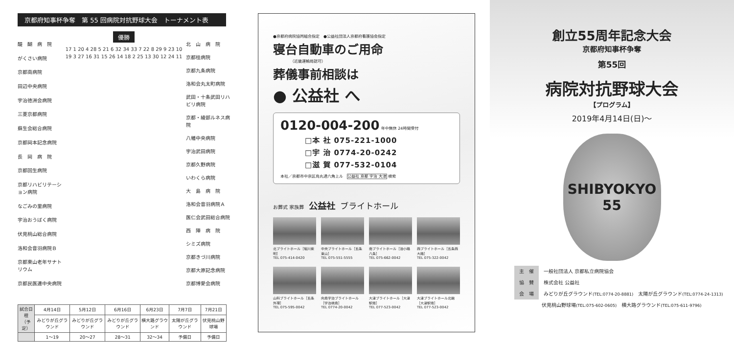京都府知事杯争奪　第 55 回病院対抗野球大会　トーナメント表
醍　醐　病　院
がくさい病院
京都南病院
田辺中央病院
宇治徳洲会病院
三菱京都病院
蘇生会総合病院
京都岡本記念病院
長　岡　病　院
京都回生病院
京都リハビリテーション病院
なごみの里病院
宇治おうばく病院
伏見桃山総合病院
洛和会音羽病院Ｂ
京都東山老年サナトリウム
京都民医連中央病院
優勝
17 1 20 4 28 5 21 6 32 34 33 7 22 8 29 9 23 10
19 3 27 16 31 15 26 14 18 2 25 13 30 12 24 11
北　山　病　院
京都桂病院
京都九条病院
洛和会丸太町病院
武田・十条武田リハビリ病院
京都・綾部ルネス病院
八幡中央病院
宇治武田病院
京都久野病院
いわくら病院
大　島　病　院
洛和会音羽病院Ａ
医仁会武田総合病院
西　陣　病　院
シミズ病院
京都きづ川病院
京都大原記念病院
京都博愛会病院
| 試合日程 （予定） | 4月14日 | 5月12日 | 6月16日 | 6月23日 | 7月7日 | 7月21日 |
| --- | --- | --- | --- | --- | --- | --- |
| | みどりが丘グラウンド | みどりが丘グラウンド | みどりが丘グラウンド | 横大路グラウンド | 太陽が丘グラウンド | 伏見桃山野球場 |
| | 1～19 | 20～27 | 28～31 | 32～34 | 予備日 | 予備日 |
●京都府病院協同組合指定　●公益社団法人京都府看護協会指定
寝台自動車のご用命
（近畿運輸局認可）
葬儀事前相談は
● 公益社 へ
0120-004-200 年中無休 24時間受付
□本 社 075-221-1000
□宇 治 0774-20-0242
□滋 賀 077-532-0104
本社／京都市中京区烏丸通六角上ル　公益社 京都 宇治 大津 検索
お葬式 家族葬　公益社　ブライトホール
北ブライトホール［堀川紫明］
TEL 075-414-0420
中央ブライトホール［五条東山］
TEL 075-551-5555
南ブライトホール［油小路八条］
TEL 075-662-0042
西ブライトホール［五条西大路］
TEL 075-322-0042
山科ブライトホール［五条外環］
TEL 075-595-0042
向島宇治ブライトホール［宇治槇島］
TEL 0774-20-0042
大津ブライトホール［大津駅南］
TEL 077-523-0042
大津ブライトホール北館［大津駅南］
TEL 077-523-0042
創立55周年記念大会
京都府知事杯争奪
第55回
病院対抗野球大会
【プログラム】
2019年4月14日(日)～
SHIBYOKYO 55
主　催 一般社団法人 京都私立病院協会
協　賛 株式会社 公益社
会　場 みどりが丘グラウンド(TEL:0774-20-8881)　太陽が丘グラウンド(TEL:0774-24-1313)
伏見桃山野球場(TEL:075-602-0605)　横大路グラウンド(TEL:075-611-9796)